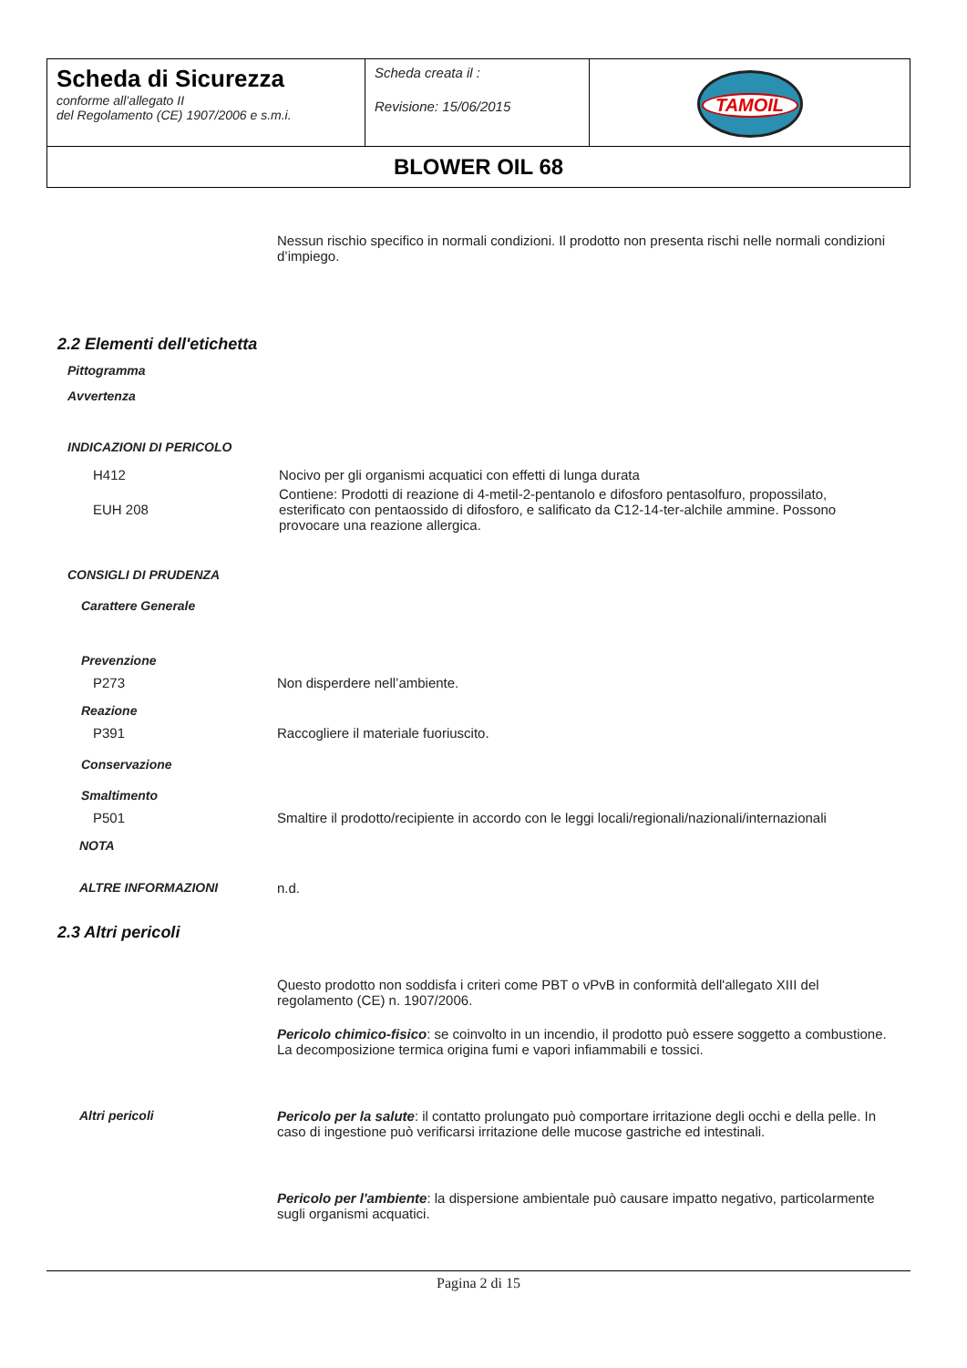| Scheda di Sicurezza conforme all’allegato II del Regolamento (CE) 1907/2006 e s.m.i. | Scheda creata il : Revisione: 15/06/2015 | TAMOIL |
| BLOWER OIL 68 | | |
Nessun rischio specifico in normali condizioni. Il prodotto non presenta rischi nelle normali condizioni d’impiego.
2.2 Elementi dell'etichetta
Pittogramma
Avvertenza
INDICAZIONI DI PERICOLO
H412 Nocivo per gli organismi acquatici con effetti di lunga durata
EUH 208
Contiene: Prodotti di reazione di 4-metil-2-pentanolo e difosforo pentasolfuro, propossilato, esterificato con pentaossido di difosforo, e salificato da C12-14-ter-alchile ammine. Possono provocare una reazione allergica.
CONSIGLI DI PRUDENZA
Carattere Generale
Prevenzione
P273 Non disperdere nell’ambiente.
Reazione
P391 Raccogliere il materiale fuoriuscito.
Conservazione
Smaltimento
P501 Smaltire il prodotto/recipiente in accordo con le leggi locali/regionali/nazionali/internazionali
NOTA
ALTRE INFORMAZIONI n.d.
2.3 Altri pericoli
Questo prodotto non soddisfa i criteri come PBT o vPvB in conformità dell'allegato XIII del regolamento (CE) n. 1907/2006.
Pericolo chimico-fisico: se coinvolto in un incendio, il prodotto può essere soggetto a combustione. La decomposizione termica origina fumi e vapori infiammabili e tossici.
Altri pericoli Pericolo per la salute: il contatto prolungato può comportare irritazione degli occhi e della pelle. In caso di ingestione può verificarsi irritazione delle mucose gastriche ed intestinali.
Pericolo per l'ambiente: la dispersione ambientale può causare impatto negativo, particolarmente sugli organismi acquatici.
Pagina 2 di 15